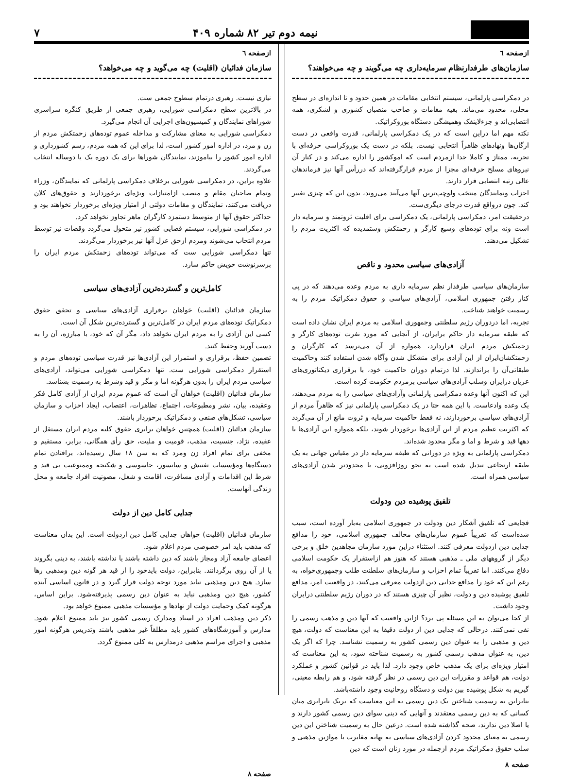نیمه دوم تیر ۸۲ شماره ۴۰۹
۷
ازصفحه ٦
سازمان‌های طرفدارنظام سرمایه‌داری چه می‌گویند و چه می‌خواهند؟
در دمکراسی پارلمانی، سیستم انتخابی مقامات در همین حدود و تا اندازه‌ای در سطح محلی، محدود می‌ماند. بقیه مقامات و صاحب منصبان کشوری و لشکری، همه انتصابی‌اند و جزءلاینفک وهمیشگی دستگاه بوروکراتیک.
نکته مهم اما دراین است که در یک دمکراسی پارلمانی، قدرت واقعی در دست ارگان‌ها ونهادهای ظاهراً انتخابی نیست. بلکه در دست یک بوروکراسی حرفه‌ای با تجربه، ممتاز و کاملا جدا ازمردم است که اموکشور را اداره می‌کند و در کنار آن نیروهای مسلح حرفه‌ای مجزا از مردم قرارگرفته‌اند که دررأس آنها نیز فرماندهان عالی رتبه انتصابی قرار دارند.
احزاب ونمایندگان منتخب ولوچپ‌ترین آنها می‌آیند می‌روند، بدون این که چیزی تغییر کند. چون درواقع قدرت درجای دیگری‌ست.
درحقیقت امر، دمکراسی پارلمانی، یک دمکراسی برای اقلیت ثروتمند و سرمایه دار است ونه برای توده‌های وسیع کارگر و زحمتکش وستمدیده که اکثریت مردم را تشکیل می‌دهند.
آزادی‌های سیاسی محدود و ناقص
سازمان‌های سیاسی طرفدار نظم سرمایه داری به مردم وعده می‌دهند که در پی کنار رفتن جمهوری اسلامی، آزادی‌های سیاسی و حقوق دمکراتیک مردم را به رسمیت خواهند شناخت.
تجربه، اما دردوران رژیم سلطنتی وجمهوری اسلامی به مردم ایران نشان داده است که طبقه سرمایه دار حاکم برایران، از آنجایی که مورد نفرت توده‌های کارگر و زحمتکش مردم ایران قراردارد، همواره از آن می‌ترسد که کارگران و زحمتکشان‌ایران از این آزادی برای متشکل شدن وآگاه شدن استفاده کنند وحاکمیت طبقاتی‌آن را براندازند. لذا درتمام دوران حاکمیت خود، با برقراری دیکتاتوری‌های عریان درایران وسلب آزادی‌های سیاسی برمردم حکومت کرده است.
این که اکنون آنها وعده دمکراسی پارلمانی وآزادی‌های سیاسی را به مردم می‌دهند، یک وعده وادعاست. با این همه حتا در یک دمکراسی پارلمانی نیز که ظاهراً مردم از آزادی‌های سیاسی برخوردارند، نه فقط حاکمیت سرمایه و ثروت مانع از آن می‌گردد که اکثریت عظیم مردم از این آزادی‌ها برخوردار شوند، بلکه همواره این آزادی‌ها با دهها قید و شرط و اما و مگر محدود شده‌اند.
دمکراسی پارلمانی به ویژه در دورانی که طبقه سرمایه دار در مقیاس جهانی به یک طبقه ارتجاعی تبدیل شده است به نحو روزافزونی، با محدودتر شدن آزادی‌های سیاسی همراه است.
تلفیق پوشیده دین ودولت
فجایعی که تلفیق آشکار دین ودولت در جمهوری اسلامی به‌بار آورده است، سبب شده‌است که تقریباً عموم سازمان‌های مخالف جمهوری اسلامی، خود را مدافع جدایی دین ازدولت معرفی کنند. استثناء دراین مورد سازمان مجاهدین خلق و برخی دیگر از گروههای ملی ـ مذهبی هستند که هنوز هم ازاستقرار یک حکومت اسلامی دفاع می‌کنند. اما تقریباً تمام احزاب و سازمان‌های سلطنت طلب وجمهوری‌خواه، به رغم این که خود را مدافع جدایی دین ازدولت معرفی می‌کنند، در واقعیت امر، مدافع تلفیق پوشیده دین و دولت، نظیر آن چیزی هستند که در دوران رژیم سلطنتی درایران وجود داشت.
از کجا می‌توان به این مسئله پی برد؟ ازاین واقعیت که آنها دین و مذهب رسمی را نفی نمی‌کنند. درحالی که جدایی دین از دولت دقیقا به این معناست که دولت، هیچ دین و مذهبی را به عنوان دین رسمی کشور به رسمیت نشناسد. چرا که اگر یک دین، به عنوان مذهب رسمی کشور به رسمیت شناخته شود، به این معناست که امتیاز ویژه‌ای برای یک مذهب خاص وجود دارد. لذا باید در قوانین کشور و عملکرد دولت، هم قواعد و مقررات این دین رسمی در نظر گرفته شود، و هم رابطه معینی، گیریم به شکل پوشیده بین دولت و دستگاه روحانیت وجود داشته‌باشد.
بنابراین به رسمیت شناختن یک دین رسمی به این معناست که بریک نابرابری میان کسانی که به دین رسمی معتقدند و آنهایی که دینی سوای دین رسمی کشور دارند و یا اصلا دین ندارند، صحه گذاشته شده است. درعین حال به رسمیت شناختن این دین رسمی به معنای محدود کردن آزادی‌های سیاسی به بهانه مغایرت با موازین مذهبی و سلب حقوق دمکراتیک مردم ازجمله در مورد زنان است که دین
صفحه ۸
ازصفحه ٦
سازمان فدائیان (اقلیت) چه می‌گوید و چه می‌خواهد؟
نیازی نیست. رهبری درتمام سطوح جمعی ست.
در بالاترین سطح دمکراسی شورایی، رهبری جمعی از طریق کنگره سراسری شوراهای نمایندگان و کمیسیون‌های اجرایی آن انجام می‌گیرد.
دمکراسی شورایی به معنای مشارکت و مداخله عموم توده‌های زحمتکش مردم از زن و مرد، در اداره امور کشور است، لذا برای این که همه مردم، رسم کشورداری و اداره امور کشور را بیاموزند، نمایندگان شوراها برای یک دوره یک یا دوساله انتخاب می‌گردند.
علاوه براین، در دمکراسی شورایی برخلاف دمکراسی پارلمانی که نمایندگان، وزراء وتمام صاحبان مقام و منصب ازامتیازات ویژه‌ای برخوردارند و حقوق‌های کلان دریافت می‌کنند، نمایندگان و مقامات دولتی از امتیاز ویژه‌ای برخوردار نخواهند بود و حداکثر حقوق آنها از متوسط دستمزد کارگران ماهر تجاوز نخواهد کرد.
در دمکراسی شورایی، سیستم قضایی کشور نیز متحول می‌گردد وقضات نیز توسط مردم انتحاب می‌شوند ومردم ازحق عزل آنها نیز برخوردار می‌گردند.
تنها دمکراسی شورایی ست که می‌تواند توده‌های زحمتکش مردم ایران را برسرنوشت خویش حاکم سازد.
کامل‌ترین و گسترده‌ترین آزادی‌های سیاسی
سازمان فدائیان (اقلیت) خواهان برقراری آزادی‌های سیاسی و تحقق حقوق دمکراتیک توده‌های مردم ایران در کامل‌ترین و گسترده‌ترین شکل آن است.
کسی این آزادی را به مردم ایران نخواهد داد، مگر آن که خود، با مبارزه، آن را به دست آورند وحفظ کنند.
تضمین حفظ، برقراری و استمرار این آزادی‌ها نیز قدرت سیاسی توده‌های مردم و استقرار دمکراسی شورایی ست. تنها دمکراسی شورایی می‌تواند، آزادی‌های سیاسی مردم ایران را بدون هرگونه اما و مگر و قید وشرط به رسمیت بشناسد.
سازمان فدائیان (اقلیت) خواهان آن است که عموم مردم ایران از آزادی کامل فکر وعقیده، بیان، نشر ومطبوعات، اجتماع، تظاهرات، اعتصاب، ایجاد احزاب و سازمان سیاسی، تشکل‌های صنفی و دمکراتیک برخوردار باشند.
سازمان فدائیان (اقلیت) همچنین خواهان برابری حقوق کلیه مردم ایران مستقل از عقیده، نژاد، جنسیت، مذهب، قومیت و ملیت، حق رأی همگانی، برابر، مستقیم و مخفی برای تمام افراد زن ومرد که به سن ۱۸ سال رسیده‌اند، برافتادن تمام دستگاه‌ها ومؤسسات تفتیش و سانسور، جاسوسی و شکنجه وممنوعیت بی قید و شرط این اقدامات و آزادی مسافرت، اقامت و شغل، مصونیت افراد جامعه و محل زندگی آنهاست.
جدایی کامل دین از دولت
سازمان فدائیان (اقلیت) خواهان جدایی کامل دین ازدولت است. این بدان معناست که مذهب باید امر خصوصی مردم اعلام شود.
اعضای جامعه آزاد ومجاز باشند که دین داشته باشند یا نداشته باشند، به دینی بگروند یا از آن روی برگردانند. بنابراین، دولت بایدخود را از قید هر گونه دین ومذهبی رها سازد. هیچ دین ومذهبی نباید مورد توجه دولت قرار گیرد و در قانون اساسی آینده کشور، هیچ دین ومذهبی نباید به عنوان دین رسمی پذیرفته‌شود. براین اساس، هرگونه کمک وحمایت دولت از نهادها و مؤسسات مذهبی ممنوع خواهد بود.
ذکر دین ومذهب افراد در اسناد ومدارک رسمی کشور نیز باید ممنوع اعلام شود. مدارس و آموزشگاه‌های کشور باید مطلقاً غیر مذهبی باشند وتدریس هرگونه امور مذهبی و اجرای مراسم مذهبی درمدارس به کلی ممنوع گردد.
صفحه ۸